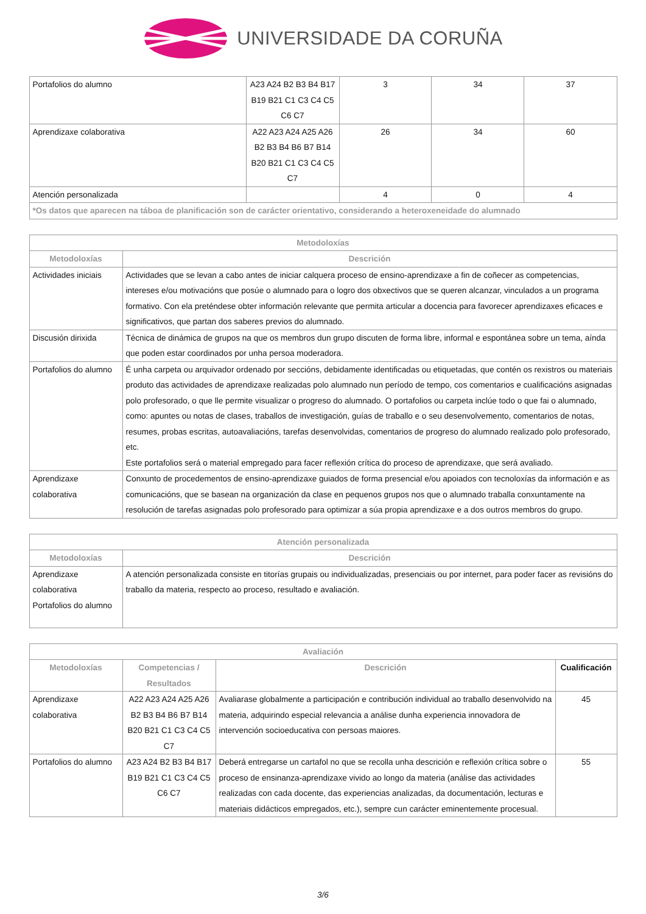UNIVERSIDADE DA CORUÑA
| Portafolios do alumno | A23 A24 B2 B3 B4 B17 B19 B21 C1 C3 C4 C5 C6 C7 | 3 | 34 | 37 |
| Aprendizaxe colaborativa | A22 A23 A24 A25 A26 B2 B3 B4 B6 B7 B14 B20 B21 C1 C3 C4 C5 C7 | 26 | 34 | 60 |
| Atención personalizada | | 4 | 0 | 4 |
| *Os datos que aparecen na táboa de planificación son de carácter orientativo, considerando a heteroxeneidade do alumnado | | | | |
| Metodoloxías | |
| --- | --- |
| Metodoloxías | Descrición |
| Actividades iniciais | Actividades que se levan a cabo antes de iniciar calquera proceso de ensino-aprendizaxe a fin de coñecer as competencias, intereses e/ou motivacións que posúe o alumnado para o logro dos obxectivos que se queren alcanzar, vinculados a un programa formativo. Con ela preténdese obter información relevante que permita articular a docencia para favorecer aprendizaxes eficaces e significativos, que partan dos saberes previos do alumnado. |
| Discusión dirixida | Técnica de dinámica de grupos na que os membros dun grupo discuten de forma libre, informal e espontánea sobre un tema, aínda que poden estar coordinados por unha persoa moderadora. |
| Portafolios do alumno | É unha carpeta ou arquivador ordenado por seccións, debidamente identificadas ou etiquetadas, que contén os rexistros ou materiais produto das actividades de aprendizaxe realizadas polo alumnado nun período de tempo, cos comentarios e cualificacións asignadas polo profesorado, o que lle permite visualizar o progreso do alumnado. O portafolios ou carpeta inclúe todo o que fai o alumnado, como: apuntes ou notas de clases, traballos de investigación, guías de traballo e o seu desenvolvemento, comentarios de notas, resumes, probas escritas, autoavaliacións, tarefas desenvolvidas, comentarios de progreso do alumnado realizado polo profesorado, etc. Este portafolios será o material empregado para facer reflexión crítica do proceso de aprendizaxe, que será avaliado. |
| Aprendizaxe colaborativa | Conxunto de procedementos de ensino-aprendizaxe guiados de forma presencial e/ou apoiados con tecnoloxías da información e as comunicacións, que se basean na organización da clase en pequenos grupos nos que o alumnado traballa conxuntamente na resolución de tarefas asignadas polo profesorado para optimizar a súa propia aprendizaxe e a dos outros membros do grupo. |
| Atención personalizada | |
| --- | --- |
| Metodoloxías | Descrición |
| Aprendizaxe colaborativa Portafolios do alumno | A atención personalizada consiste en titorías grupais ou individualizadas, presenciais ou por internet, para poder facer as revisións do traballo da materia, respecto ao proceso, resultado e avaliación. |
| Avaliación | | | |
| --- | --- | --- | --- |
| Metodoloxías | Competencias / Resultados | Descrición | Cualificación |
| Aprendizaxe colaborativa | A22 A23 A24 A25 A26 B2 B3 B4 B6 B7 B14 B20 B21 C1 C3 C4 C5 C7 | Avaliarase globalmente a participación e contribución individual ao traballo desenvolvido na materia, adquirindo especial relevancia a análise dunha experiencia innovadora de intervención socioeducativa con persoas maiores. | 45 |
| Portafolios do alumno | A23 A24 B2 B3 B4 B17 B19 B21 C1 C3 C4 C5 C6 C7 | Deberá entregarse un cartafol no que se recolla unha descrición e reflexión crítica sobre o proceso de ensinanza-aprendizaxe vivido ao longo da materia (análise das actividades realizadas con cada docente, das experiencias analizadas, da documentación, lecturas e materiais didácticos empregados, etc.), sempre cun carácter eminentemente procesual. | 55 |
3/6